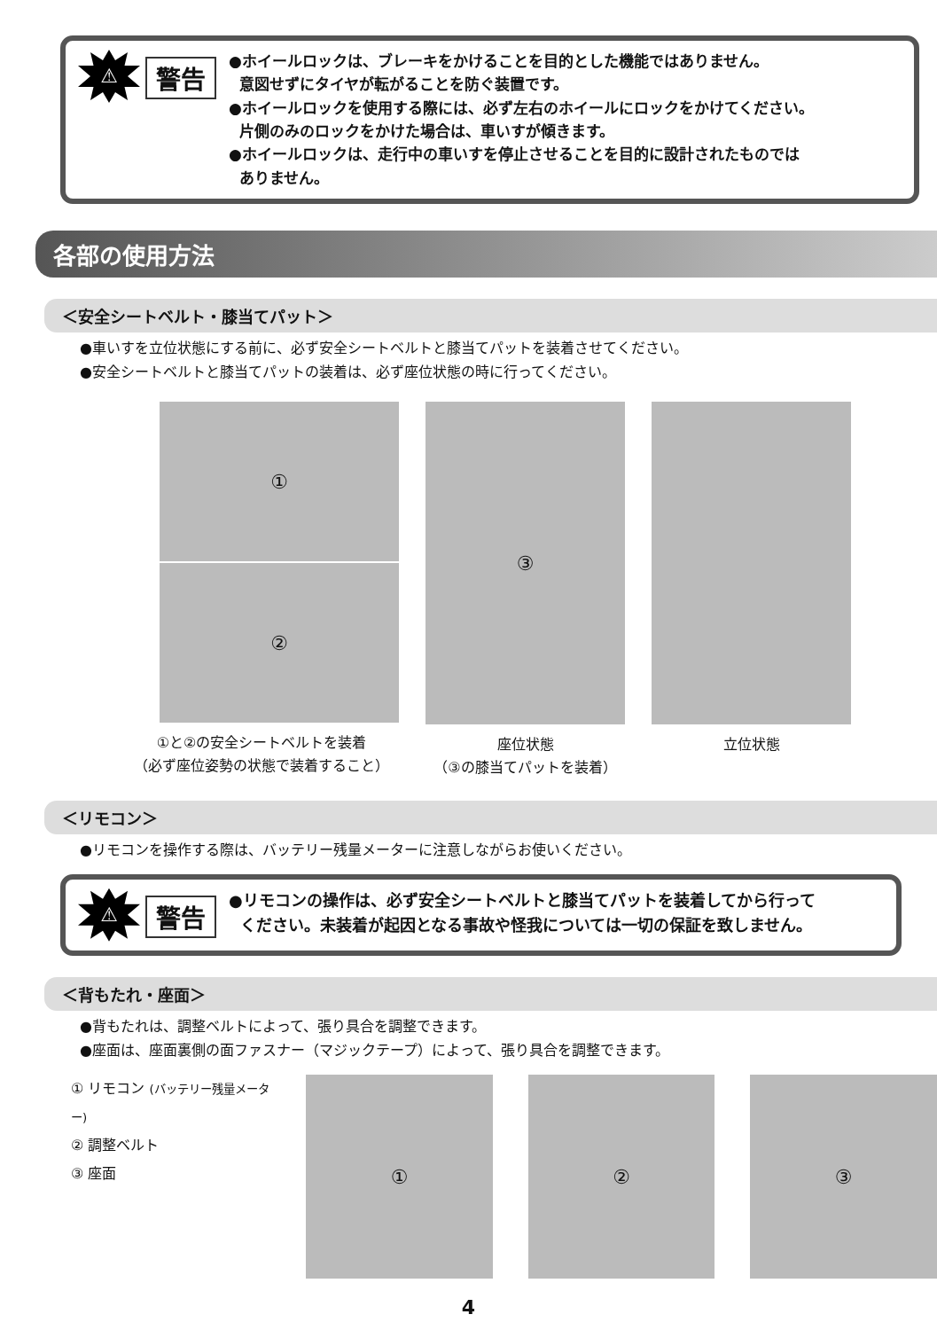⚠
警告
●ホイールロックは、ブレーキをかけることを目的とした機能ではありません。
意図せずにタイヤが転がることを防ぐ装置です。
●ホイールロックを使用する際には、必ず左右のホイールにロックをかけてください。
片側のみのロックをかけた場合は、車いすが傾きます。
●ホイールロックは、走行中の車いすを停止させることを目的に設計されたものでは
ありません。
各部の使用方法
＜安全シートベルト・膝当てパット＞
●車いすを立位状態にする前に、必ず安全シートベルトと膝当てパットを装着させてください。
●安全シートベルトと膝当てパットの装着は、必ず座位状態の時に行ってください。
①
②
①と②の安全シートベルトを装着
（必ず座位姿勢の状態で装着すること）
③
座位状態
（③の膝当てパットを装着）
立位状態
＜リモコン＞
●リモコンを操作する際は、バッテリー残量メーターに注意しながらお使いください。
⚠
警告
●リモコンの操作は、必ず安全シートベルトと膝当てパットを装着してから行って
ください。未装着が起因となる事故や怪我については一切の保証を致しません。
＜背もたれ・座面＞
●背もたれは、調整ベルトによって、張り具合を調整できます。
●座面は、座面裏側の面ファスナー（マジックテープ）によって、張り具合を調整できます。
① リモコン (バッテリー残量メーター)
② 調整ベルト
③ 座面
① ② ③
4